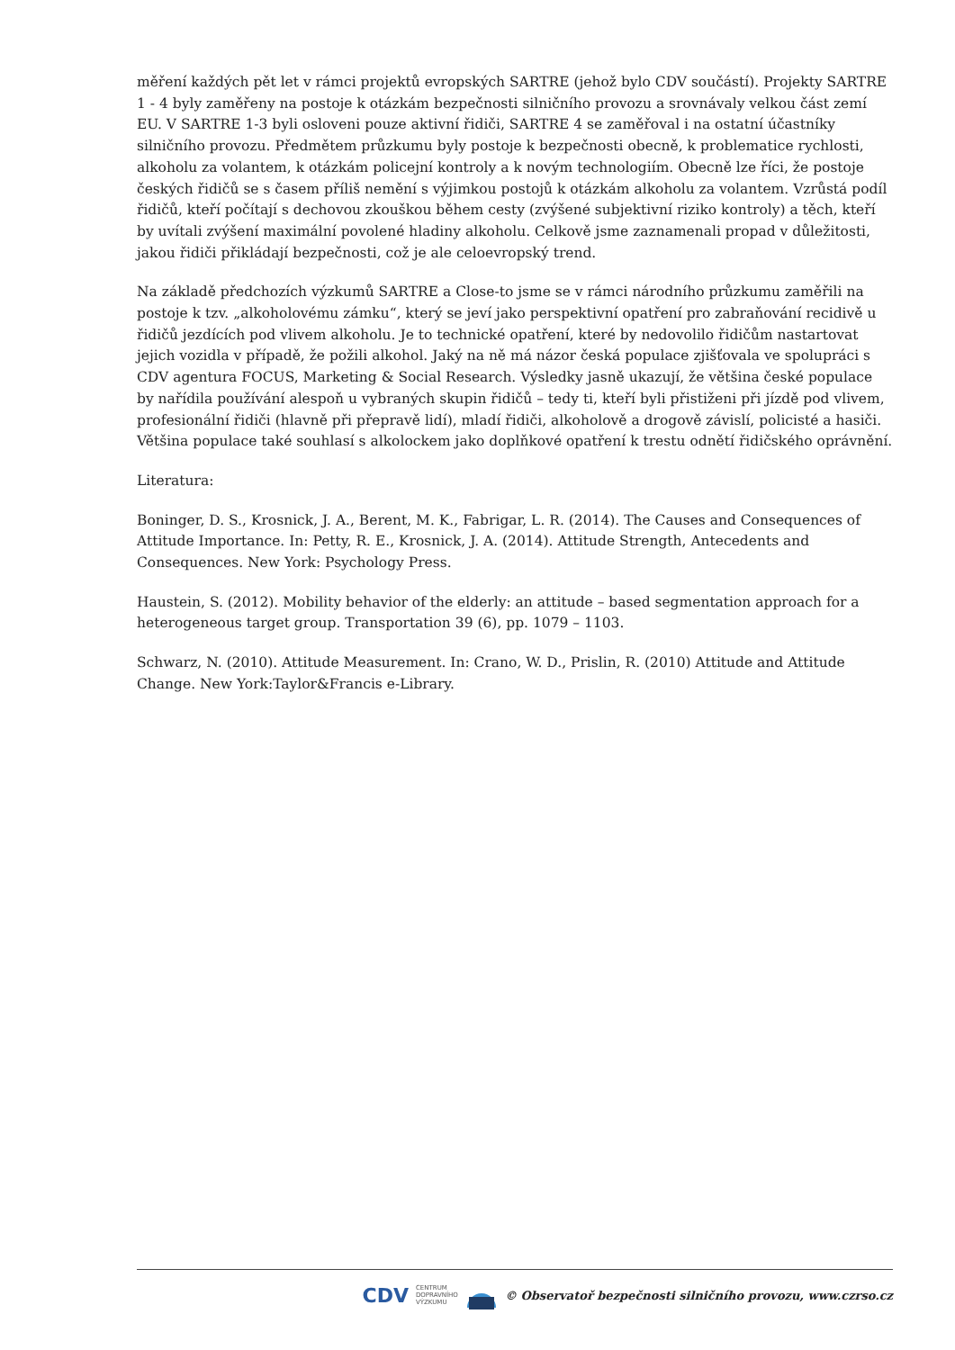měření každých pět let v rámci projektů evropských SARTRE (jehož bylo CDV součástí). Projekty SARTRE 1 - 4 byly zaměřeny na postoje k otázkám bezpečnosti silničního provozu a srovnávaly velkou část zemí EU. V SARTRE 1-3 byli osloveni pouze aktivní řidiči, SARTRE 4 se zaměřoval i na ostatní účastníky silničního provozu. Předmětem průzkumu byly postoje k bezpečnosti obecně, k problematice rychlosti, alkoholu za volantem, k otázkám policejní kontroly a k novým technologiím. Obecně lze říci, že postoje českých řidičů se s časem příliš nemění s výjimkou postojů k otázkám alkoholu za volantem. Vzrůstá podíl řidičů, kteří počítají s dechovou zkouškou během cesty (zvýšené subjektivní riziko kontroly) a těch, kteří by uvítali zvýšení maximální povolené hladiny alkoholu. Celkově jsme zaznamenali propad v důležitosti, jakou řidiči přikládají bezpečnosti, což je ale celoevropský trend.
Na základě předchozích výzkumů SARTRE a Close-to jsme se v rámci národního průzkumu zaměřili na postoje k tzv. „alkoholovému zámku“, který se jeví jako perspektivní opatření pro zabraňování recidivě u řidičů jezdících pod vlivem alkoholu. Je to technické opatření, které by nedovolilo řidičům nastartovat jejich vozidla v případě, že požili alkohol. Jaký na ně má názor česká populace zjišťovala ve spolupráci s CDV agentura FOCUS, Marketing & Social Research. Výsledky jasně ukazují, že většina české populace by nařídila používání alespoň u vybraných skupin řidičů – tedy ti, kteří byli přistiženi při jízdě pod vlivem, profesionální řidiči (hlavně při přepravě lidí), mladí řidiči, alkoholově a drogově závislí, policisté a hasiči. Většina populace také souhlasí s alkolockem jako doplňkové opatření k trestu odnětí řidičského oprávnění.
Literatura:
Boninger, D. S., Krosnick, J. A., Berent, M. K., Fabrigar, L. R. (2014). The Causes and Consequences of Attitude Importance. In: Petty, R. E., Krosnick, J. A. (2014). Attitude Strength, Antecedents and Consequences. New York: Psychology Press.
Haustein, S. (2012). Mobility behavior of the elderly: an attitude – based segmentation approach for a heterogeneous target group. Transportation 39 (6), pp. 1079 – 1103.
Schwarz, N. (2010). Attitude Measurement. In: Crano, W. D., Prislin, R. (2010) Attitude and Attitude Change. New York:Taylor&Francis e-Library.
CDV CENTRUM
DOPRAVNÍHO
VÝZKUMU © Observatoř bezpečnosti silničního provozu, www.czrso.cz